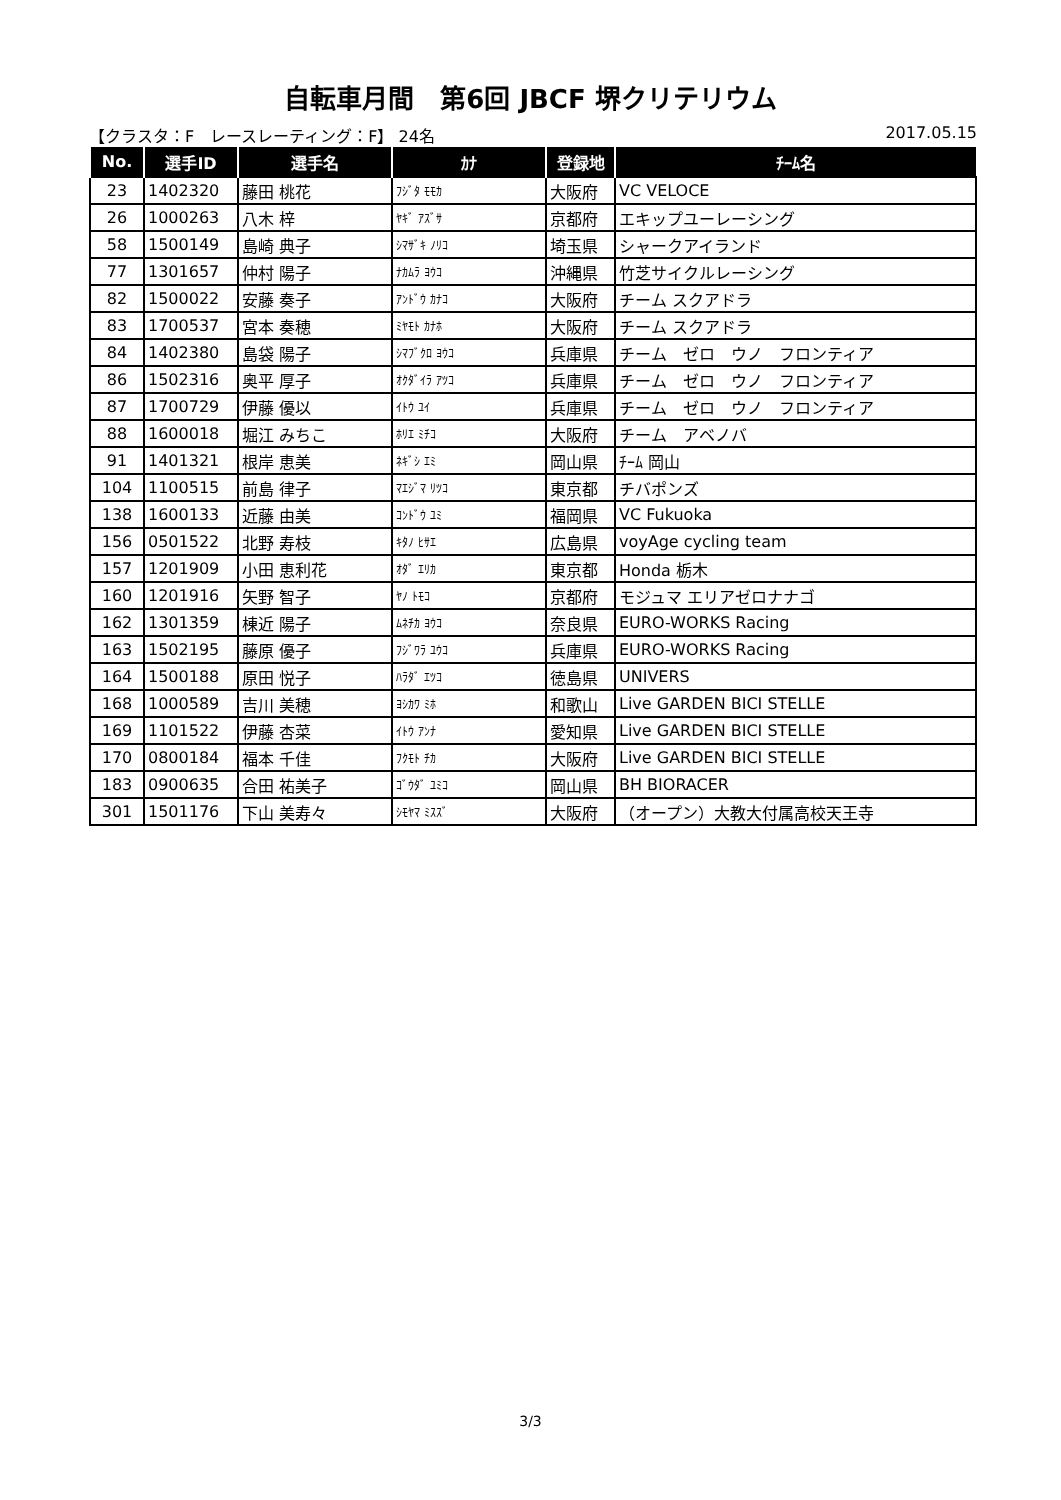自転車月間　第6回 JBCF 堺クリテリウム
【クラスタ：F　レースレーティング：F】 24名 2017.05.15
| No. | 選手ID | 選手名 | ｶﾅ | 登録地 | ﾁｰﾑ名 |
| --- | --- | --- | --- | --- | --- |
| 23 | 1402320 | 藤田 桃花 | ﾌｼﾞﾀ ﾓﾓｶ | 大阪府 | VC VELOCE |
| 26 | 1000263 | 八木 梓 | ﾔｷﾞ ｱｽﾞｻ | 京都府 | エキップユーレーシング |
| 58 | 1500149 | 島崎 典子 | ｼﾏｻﾞｷ ﾉﾘｺ | 埼玉県 | シャークアイランド |
| 77 | 1301657 | 仲村 陽子 | ﾅｶﾑﾗ ﾖｳｺ | 沖縄県 | 竹芝サイクルレーシング |
| 82 | 1500022 | 安藤 奏子 | ｱﾝﾄﾞｳ ｶﾅｺ | 大阪府 | チーム スクアドラ |
| 83 | 1700537 | 宮本 奏穂 | ﾐﾔﾓﾄ ｶﾅﾎ | 大阪府 | チーム スクアドラ |
| 84 | 1402380 | 島袋 陽子 | ｼﾏﾌﾞｸﾛ ﾖｳｺ | 兵庫県 | チーム ゼロ ウノ フロンティア |
| 86 | 1502316 | 奥平 厚子 | ｵｸﾀﾞｲﾗ ｱﾂｺ | 兵庫県 | チーム ゼロ ウノ フロンティア |
| 87 | 1700729 | 伊藤 優以 | ｲﾄｳ ﾕｲ | 兵庫県 | チーム ゼロ ウノ フロンティア |
| 88 | 1600018 | 堀江 みちこ | ﾎﾘｴ ﾐﾁｺ | 大阪府 | チーム アベノバ |
| 91 | 1401321 | 根岸 恵美 | ﾈｷﾞｼ ｴﾐ | 岡山県 | ﾁｰﾑ 岡山 |
| 104 | 1100515 | 前島 律子 | ﾏｴｼﾞﾏ ﾘﾂｺ | 東京都 | チバポンズ |
| 138 | 1600133 | 近藤 由美 | ｺﾝﾄﾞｳ ﾕﾐ | 福岡県 | VC Fukuoka |
| 156 | 0501522 | 北野 寿枝 | ｷﾀﾉ ﾋｻｴ | 広島県 | voyAge cycling team |
| 157 | 1201909 | 小田 恵利花 | ｵﾀﾞ ｴﾘｶ | 東京都 | Honda 栃木 |
| 160 | 1201916 | 矢野 智子 | ﾔﾉ ﾄﾓｺ | 京都府 | モジュマ エリアゼロナナゴ |
| 162 | 1301359 | 棟近 陽子 | ﾑﾈﾁｶ ﾖｳｺ | 奈良県 | EURO-WORKS Racing |
| 163 | 1502195 | 藤原 優子 | ﾌｼﾞﾜﾗ ﾕｳｺ | 兵庫県 | EURO-WORKS Racing |
| 164 | 1500188 | 原田 悦子 | ﾊﾗﾀﾞ ｴﾂｺ | 徳島県 | UNIVERS |
| 168 | 1000589 | 吉川 美穂 | ﾖｼｶﾜ ﾐﾎ | 和歌山 | Live GARDEN BICI STELLE |
| 169 | 1101522 | 伊藤 杏菜 | ｲﾄｳ ｱﾝﾅ | 愛知県 | Live GARDEN BICI STELLE |
| 170 | 0800184 | 福本 千佳 | ﾌｸﾓﾄ ﾁｶ | 大阪府 | Live GARDEN BICI STELLE |
| 183 | 0900635 | 合田 祐美子 | ｺﾞｳﾀﾞ ﾕﾐｺ | 岡山県 | BH BIORACER |
| 301 | 1501176 | 下山 美寿々 | ｼﾓﾔﾏ ﾐｽｽﾞ | 大阪府 | （オープン）大教大付属高校天王寺 |
3/3